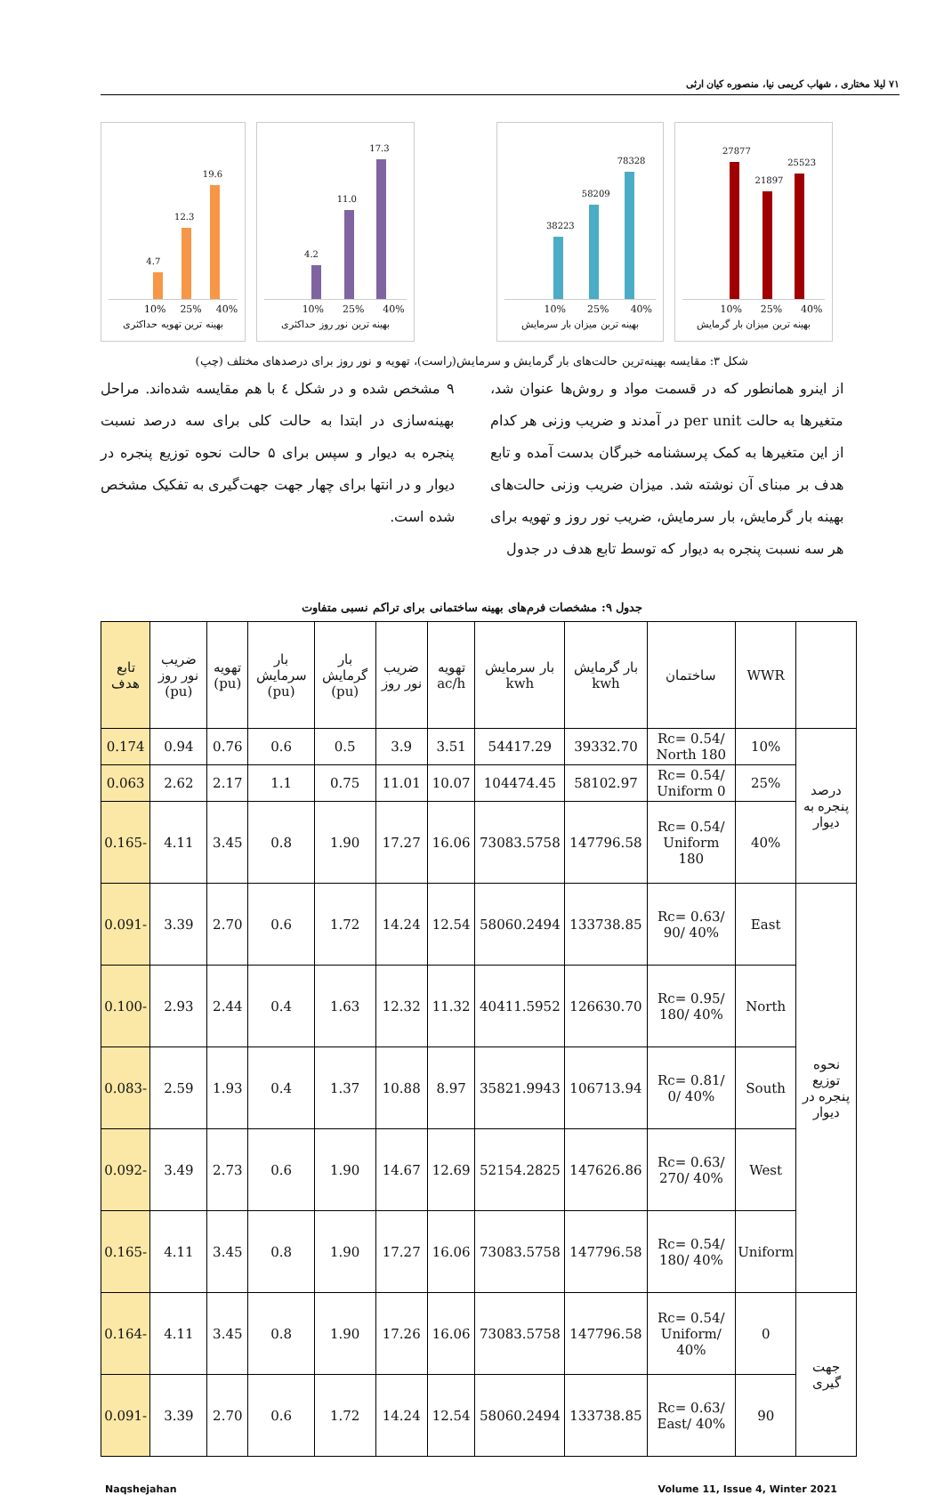۷۱ لیلا مختاری ، شهاب کریمی نیا، منصوره کیان ارثی
27877
21897
25523
10% 25% 40%
بهینه ترین میزان بار گرمایش
38223
58209
78328
10% 25% 40%
بهینه ترین میزان بار سرمایش
4.2
11.0
17.3
10% 25% 40%
بهینه ترین نور روز حداکثری
4.7
12.3
19.6
10% 25% 40%
بهینه ترین تهویه حداکثری
شکل ۳: مقایسه بهینه‌ترین حالت‌های بار گرمایش و سرمایش(راست)، تهویه و نور روز برای درصدهای مختلف (چپ)
از اینرو همانطور که در قسمت مواد و روش‌ها عنوان شد، متغیرها به حالت per unit در آمدند و ضریب وزنی هر کدام از این متغیرها به کمک پرسشنامه خبرگان بدست آمده و تابع هدف بر مبنای آن نوشته شد. میزان ضریب وزنی حالت‌های بهینه بار گرمایش، بار سرمایش، ضریب نور روز و تهویه برای هر سه نسبت پنجره به دیوار که توسط تابع هدف در جدول
۹ مشخص شده و در شکل ٤ با هم مقایسه شده‌اند. مراحل بهینه‌سازی در ابتدا به حالت کلی برای سه درصد نسبت پنجره به دیوار و سپس برای ۵ حالت نحوه توزیع پنجره در دیوار و در انتها برای چهار جهت جهت‌گیری به تفکیک مشخص شده است.
جدول ۹: مشخصات فرم‌های بهینه ساختمانی برای تراکم نسبی متفاوت
| | WWR | ساختمان | بار گرمایش kwh | بار سرمایش kwh | تهویه ac/h | ضریب نور روز | بار گرمایش (pu) | بار سرمایش (pu) | تهویه (pu) | ضریب نور روز (pu) | تابع هدف |
| --- | --- | --- | --- | --- | --- | --- | --- | --- | --- | --- | --- |
| درصد پنجره به دیوار | 10% | Rc= 0.54/ North 180 | 39332.70 | 54417.29 | 3.51 | 3.9 | 0.5 | 0.6 | 0.76 | 0.94 | 0.174 |
| | 25% | Rc= 0.54/ Uniform 0 | 58102.97 | 104474.45 | 10.07 | 11.01 | 0.75 | 1.1 | 2.17 | 2.62 | 0.063 |
| | 40% | Rc= 0.54/ Uniform 180 | 147796.58 | 73083.5758 | 16.06 | 17.27 | 1.90 | 0.8 | 3.45 | 4.11 | -0.165 |
| نحوه توزیع پنجره در دیوار | East | Rc= 0.63/ 90/ 40% | 133738.85 | 58060.2494 | 12.54 | 14.24 | 1.72 | 0.6 | 2.70 | 3.39 | -0.091 |
| | North | Rc= 0.95/ 180/ 40% | 126630.70 | 40411.5952 | 11.32 | 12.32 | 1.63 | 0.4 | 2.44 | 2.93 | -0.100 |
| | South | Rc= 0.81/ 0/ 40% | 106713.94 | 35821.9943 | 8.97 | 10.88 | 1.37 | 0.4 | 1.93 | 2.59 | -0.083 |
| | West | Rc= 0.63/ 270/ 40% | 147626.86 | 52154.2825 | 12.69 | 14.67 | 1.90 | 0.6 | 2.73 | 3.49 | -0.092 |
| | Uniform | Rc= 0.54/ 180/ 40% | 147796.58 | 73083.5758 | 16.06 | 17.27 | 1.90 | 0.8 | 3.45 | 4.11 | -0.165 |
| جهت گیری | 0 | Rc= 0.54/ Uniform/ 40% | 147796.58 | 73083.5758 | 16.06 | 17.26 | 1.90 | 0.8 | 3.45 | 4.11 | -0.164 |
| | 90 | Rc= 0.63/ East/ 40% | 133738.85 | 58060.2494 | 12.54 | 14.24 | 1.72 | 0.6 | 2.70 | 3.39 | -0.091 |
Naqshejahan Volume 11, Issue 4, Winter 2021